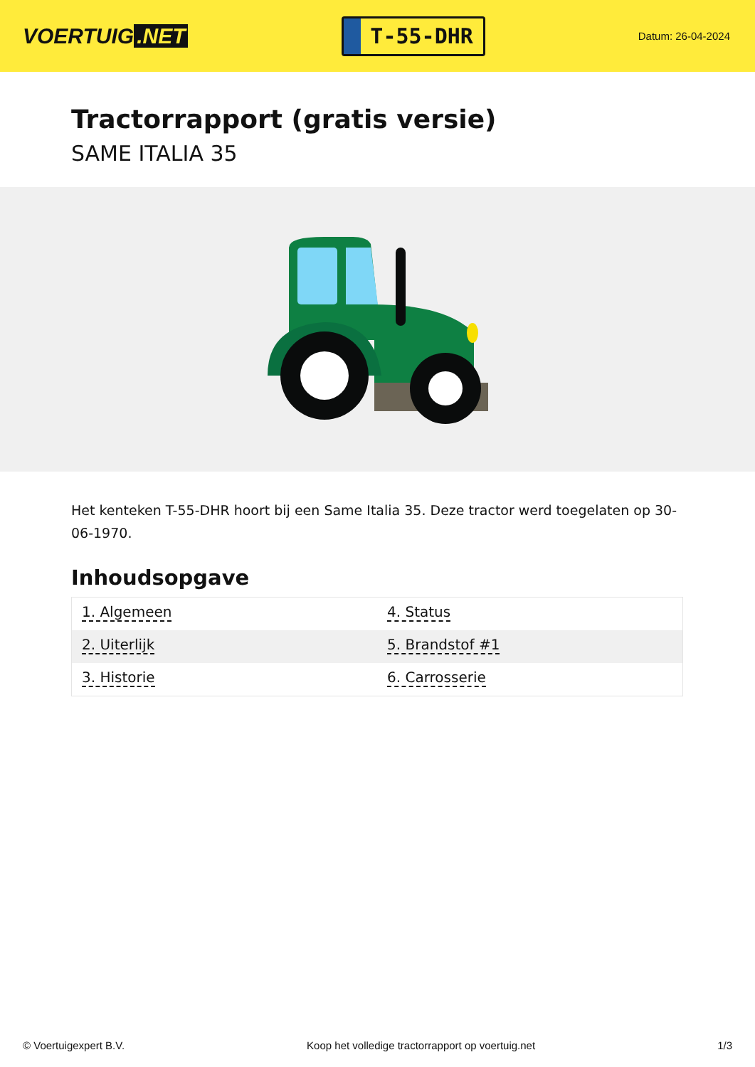VOERTUIG.NET
T-55-DHR
Datum: 26-04-2024
Tractorrapport (gratis versie)
SAME ITALIA 35
Het kenteken T-55-DHR hoort bij een Same Italia 35. Deze tractor werd toegelaten op 30-06-1970.
Inhoudsopgave
| 1. Algemeen | 4. Status |
| 2. Uiterlijk | 5. Brandstof #1 |
| 3. Historie | 6. Carrosserie |
© Voertuigexpert B.V. Koop het volledige tractorrapport op voertuig.net
1/3